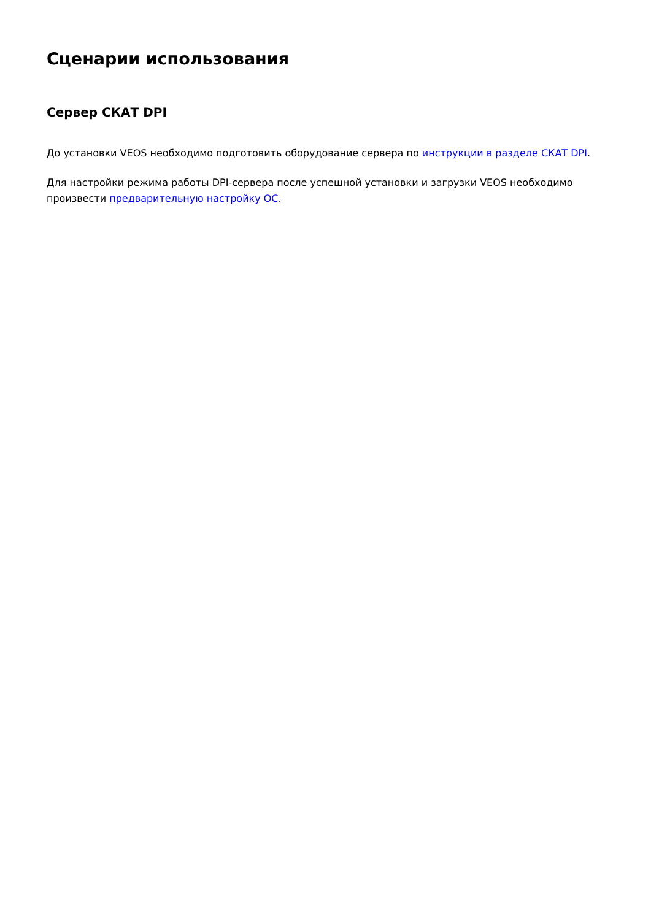Сценарии использования
Сервер СКАТ DPI
До установки VEOS необходимо подготовить оборудование сервера по инструкции в разделе СКАТ DPI.
Для настройки режима работы DPI-сервера после успешной установки и загрузки VEOS необходимо произвести предварительную настройку ОС.